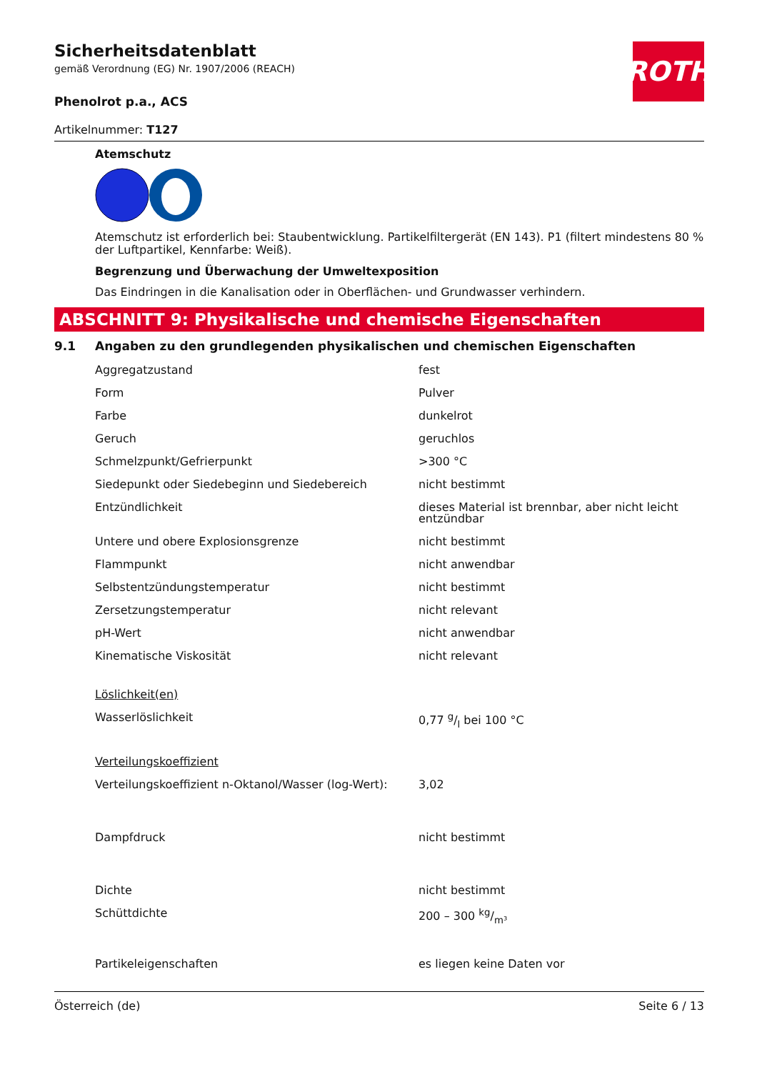ROTH
Sicherheitsdatenblatt
gemäß Verordnung (EG) Nr. 1907/2006 (REACH)
Phenolrot p.a., ACS
Artikelnummer: T127
Atemschutz
Atemschutz ist erforderlich bei: Staubentwicklung. Partikelfiltergerät (EN 143). P1 (filtert mindestens 80 % der Luftpartikel, Kennfarbe: Weiß).
Begrenzung und Überwachung der Umweltexposition
Das Eindringen in die Kanalisation oder in Oberflächen- und Grundwasser verhindern.
ABSCHNITT 9: Physikalische und chemische Eigenschaften
9.1 Angaben zu den grundlegenden physikalischen und chemischen Eigenschaften
| Aggregatzustand | fest |
| Form | Pulver |
| Farbe | dunkelrot |
| Geruch | geruchlos |
| Schmelzpunkt/Gefrierpunkt | >300 °C |
| Siedepunkt oder Siedebeginn und Siedebereich | nicht bestimmt |
| Entzündlichkeit | dieses Material ist brennbar, aber nicht leicht entzündbar |
| Untere und obere Explosionsgrenze | nicht bestimmt |
| Flammpunkt | nicht anwendbar |
| Selbstentzündungstemperatur | nicht bestimmt |
| Zersetzungstemperatur | nicht relevant |
| pH-Wert | nicht anwendbar |
| Kinematische Viskosität | nicht relevant |
| Löslichkeit(en) | |
| Wasserlöslichkeit | 0,77 g/l bei 100 °C |
| Verteilungskoeffizient | |
| Verteilungskoeffizient n-Oktanol/Wasser (log-Wert): | 3,02 |
| Dampfdruck | nicht bestimmt |
| Dichte | nicht bestimmt |
| Schüttdichte | 200 – 300 kg/m³ |
| Partikeleigenschaften | es liegen keine Daten vor |
Österreich (de) Seite 6 / 13